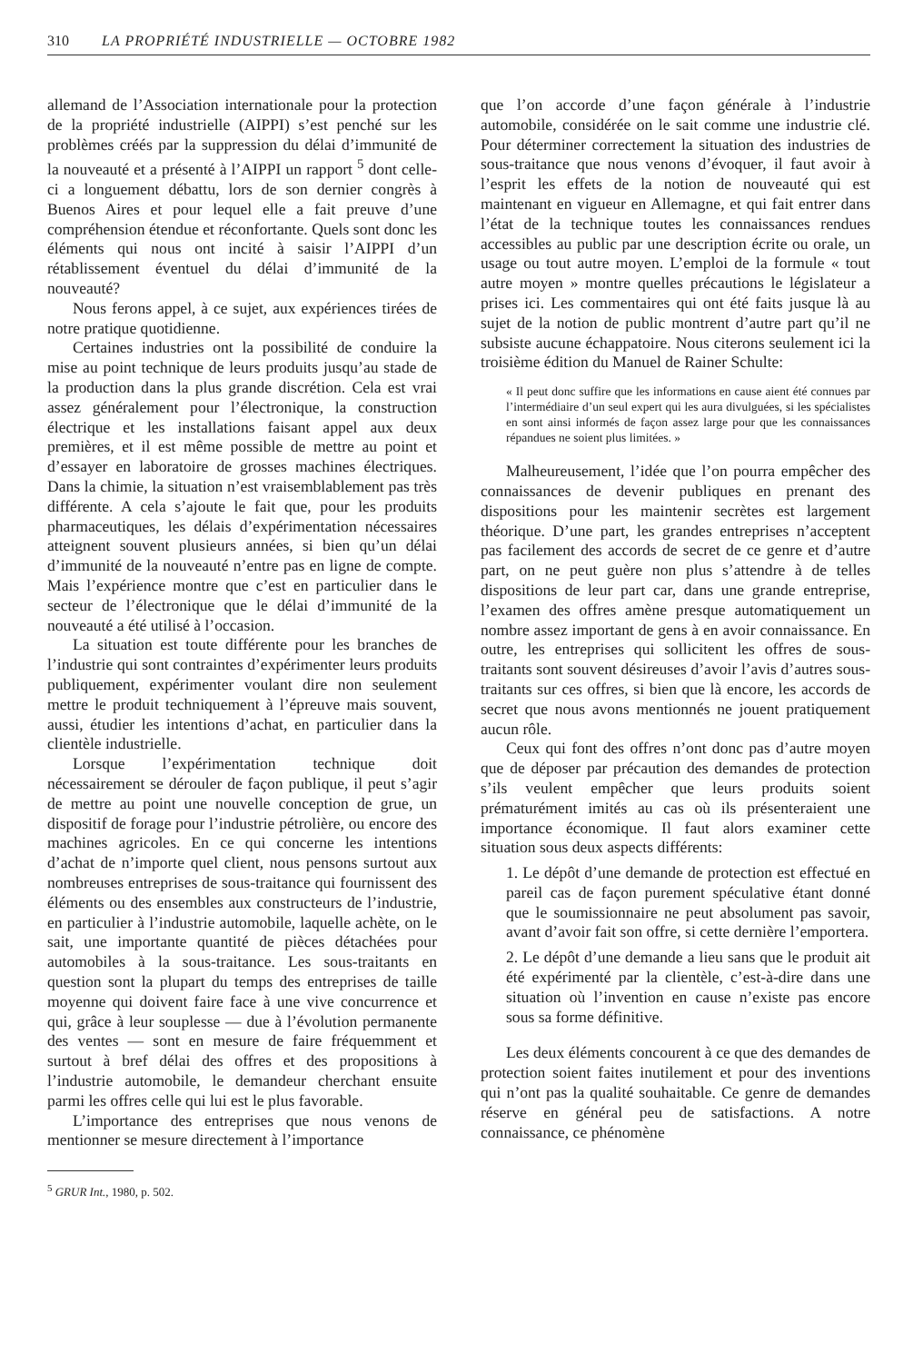310 LA PROPRIÉTÉ INDUSTRIELLE — OCTOBRE 1982
allemand de l’Association internationale pour la protection de la propriété industrielle (AIPPI) s’est penché sur les problèmes créés par la suppression du délai d’immunité de la nouveauté et a présenté à l’AIPPI un rapport <sup>5</sup> dont celle-ci a longuement débattu, lors de son dernier congrès à Buenos Aires et pour lequel elle a fait preuve d’une compréhension étendue et réconfortante. Quels sont donc les éléments qui nous ont incité à saisir l’AIPPI d’un rétablissement éventuel du délai d’immunité de la nouveauté?
Nous ferons appel, à ce sujet, aux expériences tirées de notre pratique quotidienne.
Certaines industries ont la possibilité de conduire la mise au point technique de leurs produits jusqu’au stade de la production dans la plus grande discrétion. Cela est vrai assez généralement pour l’électronique, la construction électrique et les installations faisant appel aux deux premières, et il est même possible de mettre au point et d’essayer en laboratoire de grosses machines électriques. Dans la chimie, la situation n’est vraisemblablement pas très différente. A cela s’ajoute le fait que, pour les produits pharmaceutiques, les délais d’expérimentation nécessaires atteignent souvent plusieurs années, si bien qu’un délai d’immunité de la nouveauté n’entre pas en ligne de compte. Mais l’expérience montre que c’est en particulier dans le secteur de l’électronique que le délai d’immunité de la nouveauté a été utilisé à l’occasion.
La situation est toute différente pour les branches de l’industrie qui sont contraintes d’expérimenter leurs produits publiquement, expérimenter voulant dire non seulement mettre le produit techniquement à l’épreuve mais souvent, aussi, étudier les intentions d’achat, en particulier dans la clientèle industrielle.
Lorsque l’expérimentation technique doit nécessairement se dérouler de façon publique, il peut s’agir de mettre au point une nouvelle conception de grue, un dispositif de forage pour l’industrie pétrolière, ou encore des machines agricoles. En ce qui concerne les intentions d’achat de n’importe quel client, nous pensons surtout aux nombreuses entreprises de sous-traitance qui fournissent des éléments ou des ensembles aux constructeurs de l’industrie, en particulier à l’industrie automobile, laquelle achète, on le sait, une importante quantité de pièces détachées pour automobiles à la sous-traitance. Les sous-traitants en question sont la plupart du temps des entreprises de taille moyenne qui doivent faire face à une vive concurrence et qui, grâce à leur souplesse — due à l’évolution permanente des ventes — sont en mesure de faire fréquemment et surtout à bref délai des offres et des propositions à l’industrie automobile, le demandeur cherchant ensuite parmi les offres celle qui lui est le plus favorable.
L’importance des entreprises que nous venons de mentionner se mesure directement à l’importance
<sup>5</sup> GRUR Int., 1980, p. 502.
que l’on accorde d’une façon générale à l’industrie automobile, considérée on le sait comme une industrie clé. Pour déterminer correctement la situation des industries de sous-traitance que nous venons d’évoquer, il faut avoir à l’esprit les effets de la notion de nouveauté qui est maintenant en vigueur en Allemagne, et qui fait entrer dans l’état de la technique toutes les connaissances rendues accessibles au public par une description écrite ou orale, un usage ou tout autre moyen. L’emploi de la formule « tout autre moyen » montre quelles précautions le législateur a prises ici. Les commentaires qui ont été faits jusque là au sujet de la notion de public montrent d’autre part qu’il ne subsiste aucune échappatoire. Nous citerons seulement ici la troisième édition du Manuel de Rainer Schulte:
« Il peut donc suffire que les informations en cause aient été connues par l’intermédiaire d’un seul expert qui les aura divulguées, si les spécialistes en sont ainsi informés de façon assez large pour que les connaissances répandues ne soient plus limitées. »
Malheureusement, l’idée que l’on pourra empêcher des connaissances de devenir publiques en prenant des dispositions pour les maintenir secrètes est largement théorique. D’une part, les grandes entreprises n’acceptent pas facilement des accords de secret de ce genre et d’autre part, on ne peut guère non plus s’attendre à de telles dispositions de leur part car, dans une grande entreprise, l’examen des offres amène presque automatiquement un nombre assez important de gens à en avoir connaissance. En outre, les entreprises qui sollicitent les offres de sous-traitants sont souvent désireuses d’avoir l’avis d’autres sous-traitants sur ces offres, si bien que là encore, les accords de secret que nous avons mentionnés ne jouent pratiquement aucun rôle.
Ceux qui font des offres n’ont donc pas d’autre moyen que de déposer par précaution des demandes de protection s’ils veulent empêcher que leurs produits soient prématurément imités au cas où ils présenteraient une importance économique. Il faut alors examiner cette situation sous deux aspects différents:
1. Le dépôt d’une demande de protection est effectué en pareil cas de façon purement spéculative étant donné que le soumissionnaire ne peut absolument pas savoir, avant d’avoir fait son offre, si cette dernière l’emportera.
2. Le dépôt d’une demande a lieu sans que le produit ait été expérimenté par la clientèle, c’est-à-dire dans une situation où l’invention en cause n’existe pas encore sous sa forme définitive.
Les deux éléments concourent à ce que des demandes de protection soient faites inutilement et pour des inventions qui n’ont pas la qualité souhaitable. Ce genre de demandes réserve en général peu de satisfactions. A notre connaissance, ce phénomène